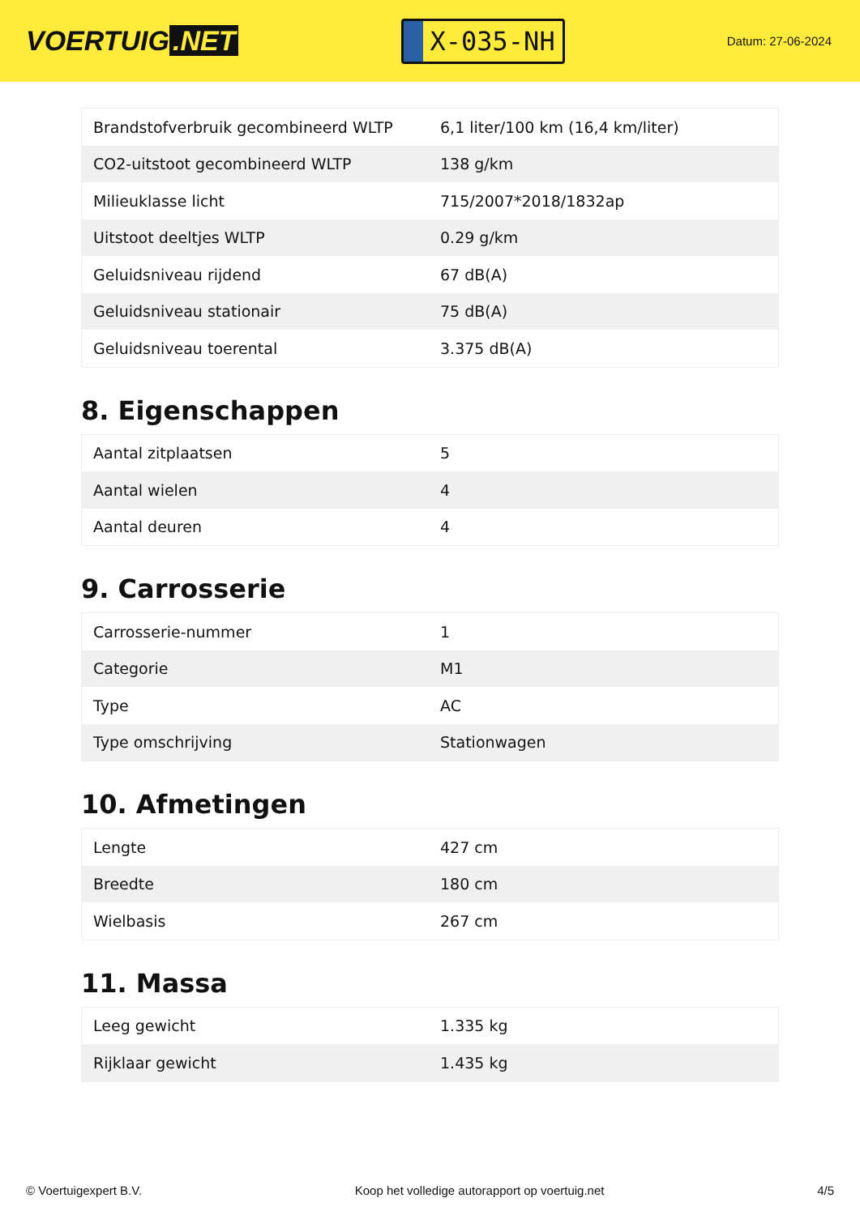VOERTUIG.NET
X-035-NH
Datum: 27-06-2024
| Brandstofverbruik gecombineerd WLTP | 6,1 liter/100 km (16,4 km/liter) |
| CO2-uitstoot gecombineerd WLTP | 138 g/km |
| Milieuklasse licht | 715/2007*2018/1832ap |
| Uitstoot deeltjes WLTP | 0.29 g/km |
| Geluidsniveau rijdend | 67 dB(A) |
| Geluidsniveau stationair | 75 dB(A) |
| Geluidsniveau toerental | 3.375 dB(A) |
8. Eigenschappen
| Aantal zitplaatsen | 5 |
| Aantal wielen | 4 |
| Aantal deuren | 4 |
9. Carrosserie
| Carrosserie-nummer | 1 |
| Categorie | M1 |
| Type | AC |
| Type omschrijving | Stationwagen |
10. Afmetingen
| Lengte | 427 cm |
| Breedte | 180 cm |
| Wielbasis | 267 cm |
11. Massa
| Leeg gewicht | 1.335 kg |
| Rijklaar gewicht | 1.435 kg |
© Voertuigexpert B.V. Koop het volledige autorapport op voertuig.net 4/5